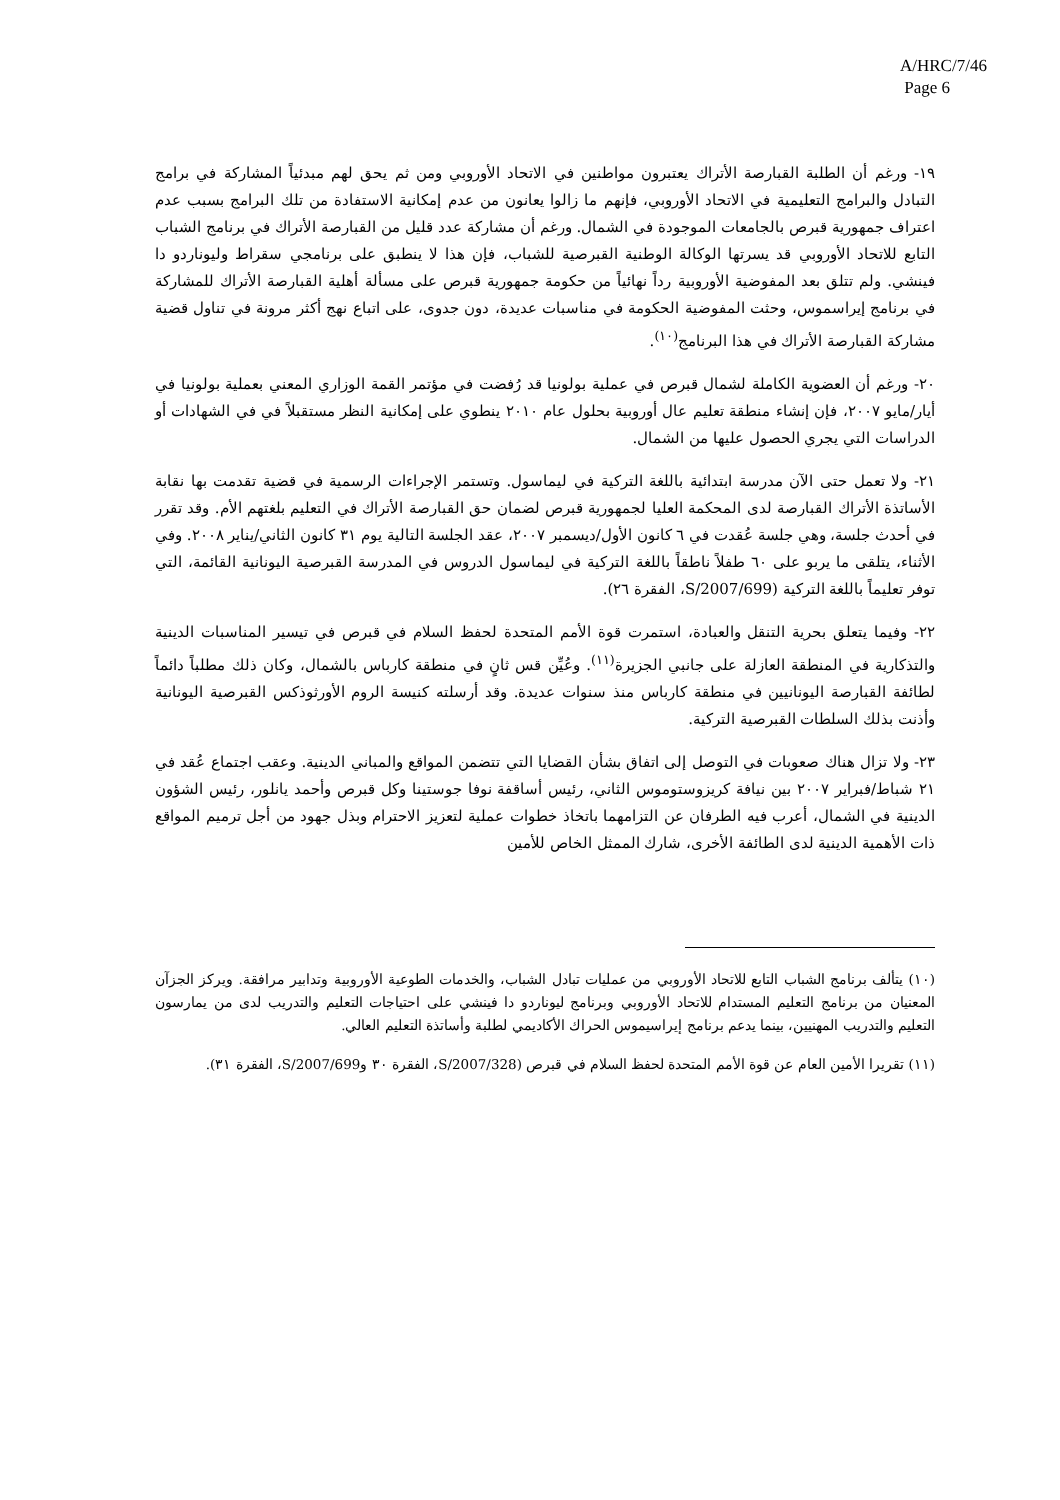A/HRC/7/46
Page 6
١٩- ورغم أن الطلبة القبارصة الأتراك يعتبرون مواطنين في الاتحاد الأوروبي ومن ثم يحق لهم مبدئياً المشاركة في برامج التبادل والبرامج التعليمية في الاتحاد الأوروبي، فإنهم ما زالوا يعانون من عدم إمكانية الاستفادة من تلك البرامج بسبب عدم اعتراف جمهورية قبرص بالجامعات الموجودة في الشمال. ورغم أن مشاركة عدد قليل من القبارصة الأتراك في برنامج الشباب التابع للاتحاد الأوروبي قد يسرتها الوكالة الوطنية القبرصية للشباب، فإن هذا لا ينطبق على برنامجي سقراط وليوناردو دا فينشي. ولم تتلق بعد المفوضية الأوروبية رداً نهائياً من حكومة جمهورية قبرص على مسألة أهلية القبارصة الأتراك للمشاركة في برنامج إيراسموس، وحثت المفوضية الحكومة في مناسبات عديدة، دون جدوى، على اتباع نهج أكثر مرونة في تناول قضية مشاركة القبارصة الأتراك في هذا البرنامج<sup>(١٠)</sup>.
٢٠- ورغم أن العضوية الكاملة لشمال قبرص في عملية بولونيا قد رُفضت في مؤتمر القمة الوزاري المعني بعملية بولونيا في أيار/مايو ٢٠٠٧، فإن إنشاء منطقة تعليم عال أوروبية بحلول عام ٢٠١٠ ينطوي على إمكانية النظر مستقبلاً في في الشهادات أو الدراسات التي يجري الحصول عليها من الشمال.
٢١- ولا تعمل حتى الآن مدرسة ابتدائية باللغة التركية في ليماسول. وتستمر الإجراءات الرسمية في قضية تقدمت بها نقابة الأساتذة الأتراك القبارصة لدى المحكمة العليا لجمهورية قبرص لضمان حق القبارصة الأتراك في التعليم بلغتهم الأم. وقد تقرر في أحدث جلسة، وهي جلسة عُقدت في ٦ كانون الأول/ديسمبر ٢٠٠٧، عقد الجلسة التالية يوم ٣١ كانون الثاني/يناير ٢٠٠٨. وفي الأثناء، يتلقى ما يربو على ٦٠ طفلاً ناطقاً باللغة التركية في ليماسول الدروس في المدرسة القبرصية اليونانية القائمة، التي توفر تعليماً باللغة التركية (S/2007/699، الفقرة ٢٦).
٢٢- وفيما يتعلق بحرية التنقل والعبادة، استمرت قوة الأمم المتحدة لحفظ السلام في قبرص في تيسير المناسبات الدينية والتذكارية في المنطقة العازلة على جانبي الجزيرة<sup>(١١)</sup>. وعُيِّن قس ثانٍ في منطقة كارباس بالشمال، وكان ذلك مطلباً دائماً لطائفة القبارصة اليونانيين في منطقة كارباس منذ سنوات عديدة. وقد أرسلته كنيسة الروم الأورثوذكس القبرصية اليونانية وأذنت بذلك السلطات القبرصية التركية.
٢٣- ولا تزال هناك صعوبات في التوصل إلى اتفاق بشأن القضايا التي تتضمن المواقع والمباني الدينية. وعقب اجتماع عُقد في ٢١ شباط/فبراير ٢٠٠٧ بين نيافة كريزوستوموس الثاني، رئيس أساقفة نوفا جوستينا وكل قبرص وأحمد يانلور، رئيس الشؤون الدينية في الشمال، أعرب فيه الطرفان عن التزامهما باتخاذ خطوات عملية لتعزيز الاحترام وبذل جهود من أجل ترميم المواقع ذات الأهمية الدينية لدى الطائفة الأخرى، شارك الممثل الخاص للأمين
(١٠) يتألف برنامج الشباب التابع للاتحاد الأوروبي من عمليات تبادل الشباب، والخدمات الطوعية الأوروبية وتدابير مرافقة. ويركز الجزآن المعنيان من برنامج التعليم المستدام للاتحاد الأوروبي وبرنامج ليوناردو دا فينشي على احتياجات التعليم والتدريب لدى من يمارسون التعليم والتدريب المهنيين، بينما يدعم برنامج إيراسيموس الحراك الأكاديمي لطلبة وأساتذة التعليم العالي.
(١١) تقريرا الأمين العام عن قوة الأمم المتحدة لحفظ السلام في قبرص (S/2007/328، الفقرة ٣٠ وS/2007/699، الفقرة ٣١).